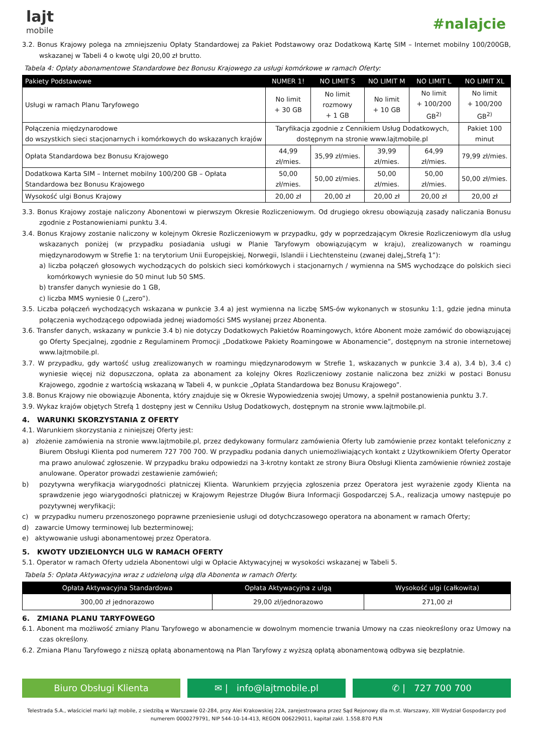lajt
mobile
#nalajcie
3.2. Bonus Krajowy polega na zmniejszeniu Opłaty Standardowej za Pakiet Podstawowy oraz Dodatkową Kartę SIM – Internet mobilny 100/200GB, wskazanej w Tabeli 4 o kwotę ulgi 20,00 zł brutto.
Tabela 4: Opłaty abonamentowe Standardowe bez Bonusu Krajowego za usługi komórkowe w ramach Oferty:
| Pakiety Podstawowe | NUMER 1! | NO LIMIT S | NO LIMIT M | NO LIMIT L | NO LIMIT XL |
| --- | --- | --- | --- | --- | --- |
| Usługi w ramach Planu Taryfowego | No limit + 30 GB | No limit rozmowy + 1 GB | No limit + 10 GB | No limit + 100/200 GB<sup>2)</sup> | No limit + 100/200 GB<sup>2)</sup> |
| Połączenia międzynarodowe do wszystkich sieci stacjonarnych i komórkowych do wskazanych krajów | Taryfikacja zgodnie z Cennikiem Usług Dodatkowych, dostępnym na stronie www.lajtmobile.pl | | | | Pakiet 100 minut |
| Opłata Standardowa bez Bonusu Krajowego | 44,99 zł/mies. | 35,99 zł/mies. | 39,99 zł/mies. | 64,99 zł/mies. | 79,99 zł/mies. |
| Dodatkowa Karta SIM – Internet mobilny 100/200 GB – Opłata Standardowa bez Bonusu Krajowego | 50,00 zł/mies. | 50,00 zł/mies. | 50,00 zł/mies. | 50,00 zł/mies. | 50,00 zł/mies. |
| Wysokość ulgi Bonus Krajowy | 20,00 zł | 20,00 zł | 20,00 zł | 20,00 zł | 20,00 zł |
3.3. Bonus Krajowy zostaje naliczony Abonentowi w pierwszym Okresie Rozliczeniowym. Od drugiego okresu obowiązują zasady naliczania Bonusu zgodnie z Postanowieniami punktu 3.4.
3.4. Bonus Krajowy zostanie naliczony w kolejnym Okresie Rozliczeniowym w przypadku, gdy w poprzedzającym Okresie Rozliczeniowym dla usług wskazanych poniżej (w przypadku posiadania usługi w Planie Taryfowym obowiązującym w kraju), zrealizowanych w roamingu międzynarodowym w Strefie 1: na terytorium Unii Europejskiej, Norwegii, Islandii i Liechtensteinu (zwanej dalej„Strefą 1”):
a) liczba połączeń głosowych wychodzących do polskich sieci komórkowych i stacjonarnych / wymienna na SMS wychodzące do polskich sieci komórkowych wyniesie do 50 minut lub 50 SMS.
b) transfer danych wyniesie do 1 GB,
c) liczba MMS wyniesie 0 („zero”).
3.5. Liczba połączeń wychodzących wskazana w punkcie 3.4 a) jest wymienna na liczbę SMS-ów wykonanych w stosunku 1:1, gdzie jedna minuta połączenia wychodzącego odpowiada jednej wiadomości SMS wysłanej przez Abonenta.
3.6. Transfer danych, wskazany w punkcie 3.4 b) nie dotyczy Dodatkowych Pakietów Roamingowych, które Abonent może zamówić do obowiązującej go Oferty Specjalnej, zgodnie z Regulaminem Promocji „Dodatkowe Pakiety Roamingowe w Abonamencie”, dostępnym na stronie internetowej www.lajtmobile.pl.
3.7. W przypadku, gdy wartość usług zrealizowanych w roamingu międzynarodowym w Strefie 1, wskazanych w punkcie 3.4 a), 3.4 b), 3.4 c) wyniesie więcej niż dopuszczona, opłata za abonament za kolejny Okres Rozliczeniowy zostanie naliczona bez zniżki w postaci Bonusu Krajowego, zgodnie z wartością wskazaną w Tabeli 4, w punkcie „Opłata Standardowa bez Bonusu Krajowego”.
3.8. Bonus Krajowy nie obowiązuje Abonenta, który znajduje się w Okresie Wypowiedzenia swojej Umowy, a spełnił postanowienia punktu 3.7.
3.9. Wykaz krajów objętych Strefą 1 dostępny jest w Cenniku Usług Dodatkowych, dostępnym na stronie www.lajtmobile.pl.
4. WARUNKI SKORZYSTANIA Z OFERTY
4.1. Warunkiem skorzystania z niniejszej Oferty jest:
a) złożenie zamówienia na stronie www.lajtmobile.pl, przez dedykowany formularz zamówienia Oferty lub zamówienie przez kontakt telefoniczny z Biurem Obsługi Klienta pod numerem 727 700 700. W przypadku podania danych uniemożliwiających kontakt z Użytkownikiem Oferty Operator ma prawo anulować zgłoszenie. W przypadku braku odpowiedzi na 3-krotny kontakt ze strony Biura Obsługi Klienta zamówienie również zostaje anulowane. Operator prowadzi zestawienie zamówień;
b) pozytywna weryfikacja wiarygodności płatniczej Klienta. Warunkiem przyjęcia zgłoszenia przez Operatora jest wyrażenie zgody Klienta na sprawdzenie jego wiarygodności płatniczej w Krajowym Rejestrze Długów Biura Informacji Gospodarczej S.A., realizacja umowy następuje po pozytywnej weryfikacji;
c) w przypadku numeru przenoszonego poprawne przeniesienie usługi od dotychczasowego operatora na abonament w ramach Oferty;
d) zawarcie Umowy terminowej lub bezterminowej;
e) aktywowanie usługi abonamentowej przez Operatora.
5. KWOTY UDZIELONYCH ULG W RAMACH OFERTY
5.1. Operator w ramach Oferty udziela Abonentowi ulgi w Opłacie Aktywacyjnej w wysokości wskazanej w Tabeli 5.
Tabela 5: Opłata Aktywacyjna wraz z udzieloną ulgą dla Abonenta w ramach Oferty.
| Opłata Aktywacyjna Standardowa | Opłata Aktywacyjna z ulgą | Wysokość ulgi (całkowita) |
| --- | --- | --- |
| 300,00 zł jednorazowo | 29,00 zł/jednorazowo | 271,00 zł |
6. ZMIANA PLANU TARYFOWEGO
6.1. Abonent ma możliwość zmiany Planu Taryfowego w abonamencie w dowolnym momencie trwania Umowy na czas nieokreślony oraz Umowy na czas określony.
6.2. Zmiana Planu Taryfowego z niższą opłatą abonamentową na Plan Taryfowy z wyższą opłatą abonamentową odbywa się bezpłatnie.
Biuro Obsługi Klienta ✉ | info@lajtmobile.pl ✆ | 727 700 700
Telestrada S.A., właściciel marki lajt mobile, z siedzibą w Warszawie 02-284, przy Alei Krakowskiej 22A, zarejestrowana przez Sąd Rejonowy dla m.st. Warszawy, XIII Wydział Gospodarczy pod numerem 0000279791, NIP 544-10-14-413, REGON 006229011, kapitał zakł. 1.558.870 PLN